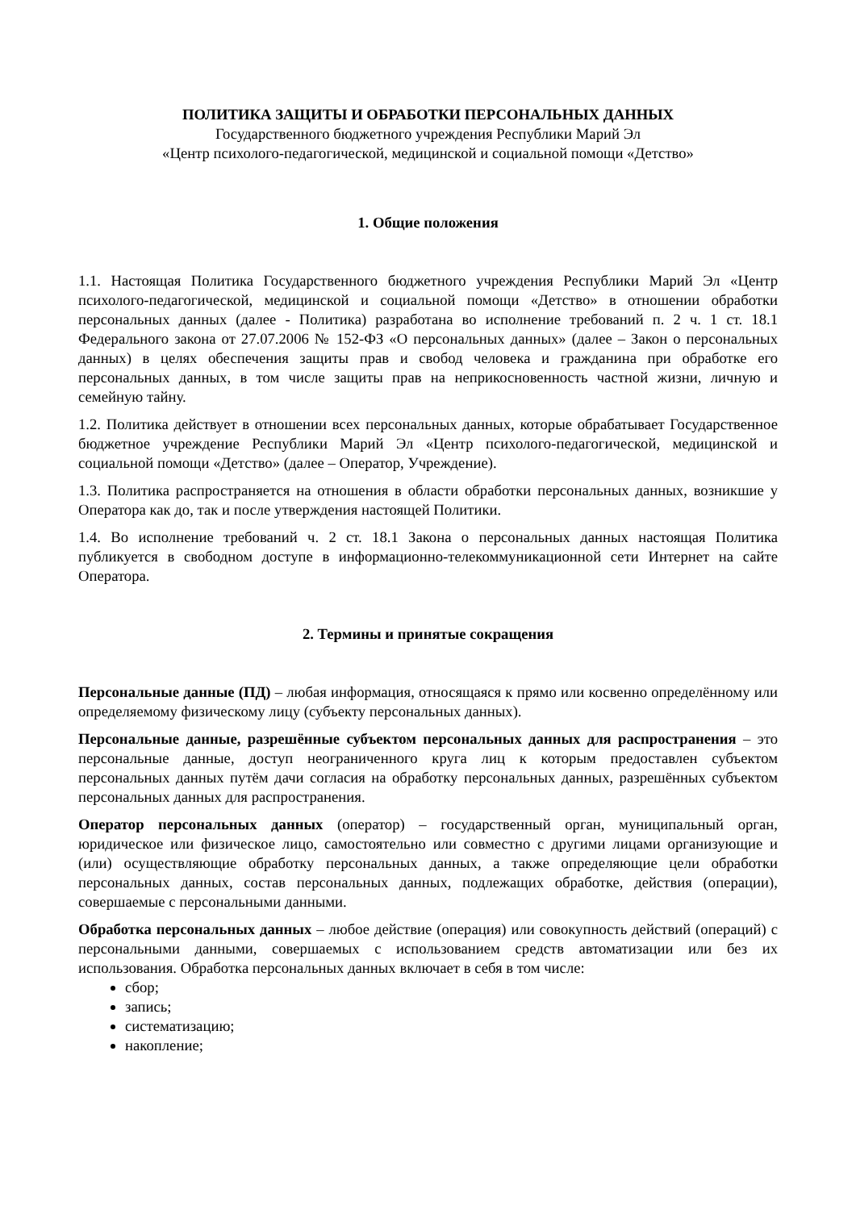ПОЛИТИКА ЗАЩИТЫ И ОБРАБОТКИ ПЕРСОНАЛЬНЫХ ДАННЫХ
Государственного бюджетного учреждения Республики Марий Эл
«Центр психолого-педагогической, медицинской и социальной помощи «Детство»
1. Общие положения
1.1. Настоящая Политика Государственного бюджетного учреждения Республики Марий Эл «Центр психолого-педагогической, медицинской и социальной помощи «Детство» в отношении обработки персональных данных (далее - Политика) разработана во исполнение требований п. 2 ч. 1 ст. 18.1 Федерального закона от 27.07.2006 № 152-ФЗ «О персональных данных» (далее – Закон о персональных данных) в целях обеспечения защиты прав и свобод человека и гражданина при обработке его персональных данных, в том числе защиты прав на неприкосновенность частной жизни, личную и семейную тайну.
1.2. Политика действует в отношении всех персональных данных, которые обрабатывает Государственное бюджетное учреждение Республики Марий Эл «Центр психолого-педагогической, медицинской и социальной помощи «Детство» (далее – Оператор, Учреждение).
1.3. Политика распространяется на отношения в области обработки персональных данных, возникшие у Оператора как до, так и после утверждения настоящей Политики.
1.4. Во исполнение требований ч. 2 ст. 18.1 Закона о персональных данных настоящая Политика публикуется в свободном доступе в информационно-телекоммуникационной сети Интернет на сайте Оператора.
2. Термины и принятые сокращения
Персональные данные (ПД) – любая информация, относящаяся к прямо или косвенно определённому или определяемому физическому лицу (субъекту персональных данных).
Персональные данные, разрешённые субъектом персональных данных для распространения – это персональные данные, доступ неограниченного круга лиц к которым предоставлен субъектом персональных данных путём дачи согласия на обработку персональных данных, разрешённых субъектом персональных данных для распространения.
Оператор персональных данных (оператор) – государственный орган, муниципальный орган, юридическое или физическое лицо, самостоятельно или совместно с другими лицами организующие и (или) осуществляющие обработку персональных данных, а также определяющие цели обработки персональных данных, состав персональных данных, подлежащих обработке, действия (операции), совершаемые с персональными данными.
Обработка персональных данных – любое действие (операция) или совокупность действий (операций) с персональными данными, совершаемых с использованием средств автоматизации или без их использования. Обработка персональных данных включает в себя в том числе:
сбор;
запись;
систематизацию;
накопление;